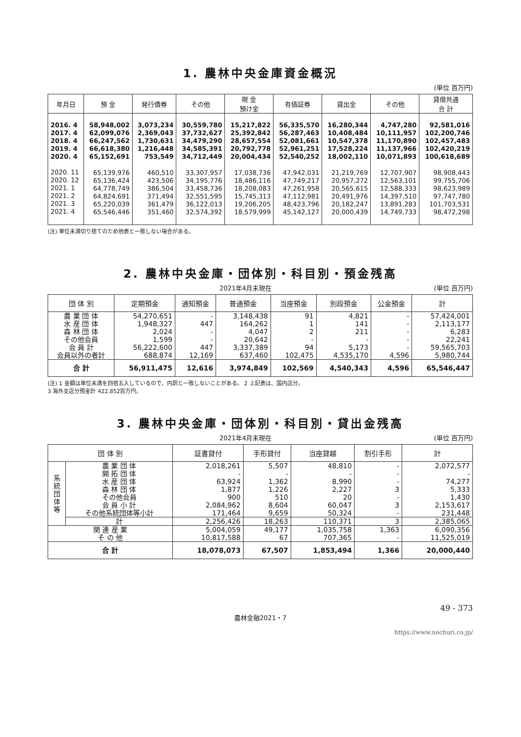1. 農林中央金庫資金概況
(単位 百万円)
| 年月日 | 預 金 | 発行債券 | その他 | 現 金 預け金 | 有価証券 | 貸出金 | その他 | 貸借共通 合 計 |
| --- | --- | --- | --- | --- | --- | --- | --- | --- |
| 2016. 4 2017. 4 2018. 4 2019. 4 2020. 4 | 58,948,002 62,099,076 66,247,562 66,618,380 65,152,691 | 3,073,234 2,369,043 1,730,631 1,216,448 753,549 | 30,559,780 37,732,627 34,479,290 34,585,391 34,712,449 | 15,217,822 25,392,842 28,657,554 20,792,778 20,004,434 | 56,335,570 56,287,463 52,081,661 52,961,251 52,540,252 | 16,280,344 10,408,484 10,547,378 17,528,224 18,002,110 | 4,747,280 10,111,957 11,170,890 11,137,966 10,071,893 | 92,581,016 102,200,746 102,457,483 102,420,219 100,618,689 |
| 2020. 11 2020. 12 2021. 1 2021. 2 2021. 3 2021. 4 | 65,139,976 65,136,424 64,778,749 64,824,691 65,220,039 65,546,446 | 460,510 423,506 386,504 371,494 361,479 351,460 | 33,307,957 34,195,776 33,458,736 32,551,595 36,122,013 32,574,392 | 17,038,736 18,486,116 18,208,083 15,745,313 19,206,205 18,579,999 | 47,942,031 47,749,217 47,261,958 47,112,981 48,423,796 45,142,127 | 21,219,769 20,957,272 20,565,615 20,491,976 20,182,247 20,000,439 | 12,707,907 12,563,101 12,588,333 14,397,510 13,891,283 14,749,733 | 98,908,443 99,755,706 98,623,989 97,747,780 101,703,531 98,472,298 |
(注) 単位未満切り捨てのため他表と一致しない場合がある。
2. 農林中央金庫・団体別・科目別・預金残高
2021年4月末現在 (単位 百万円)
| 団 体 別 | 定期預金 | 通知預金 | 普通預金 | 当座預金 | 別段預金 | 公金預金 | 計 |
| --- | --- | --- | --- | --- | --- | --- | --- |
| 農 業 団 体 | 54,270,651 | - | 3,148,438 | 91 | 4,821 | - | 57,424,001 |
| 水 産 団 体 | 1,948,327 | 447 | 164,262 | 1 | 141 | - | 2,113,177 |
| 森 林 団 体 | 2,024 | - | 4,047 | 2 | 211 | - | 6,283 |
| その他会員 | 1,599 | - | 20,642 | - | - | - | 22,241 |
| 会 員 計 | 56,222,600 | 447 | 3,337,389 | 94 | 5,173 | - | 59,565,703 |
| 会員以外の者計 | 688,874 | 12,169 | 637,460 | 102,475 | 4,535,170 | 4,596 | 5,980,744 |
| 合 計 | 56,911,475 | 12,616 | 3,974,849 | 102,569 | 4,540,343 | 4,596 | 65,546,447 |
(注) 1 金額は単位未満を四捨五入しているので、内訳と一致しないことがある。 2 上記表は、国内店分。
3 海外支店分預金計 422,852百万円。
3. 農林中央金庫・団体別・科目別・貸出金残高
2021年4月末現在 (単位 百万円)
| 団 体 別 | | 証書貸付 | 手形貸付 | 当座貸越 | 割引手形 | 計 |
| --- | --- | --- | --- | --- | --- | --- |
| 系 統 団 体 等 | 農 業 団 体 | 2,018,261 | 5,507 | 48,810 | - | 2,072,577 |
| | 開 拓 団 体 | - | - | - | - | - |
| | 水 産 団 体 | 63,924 | 1,362 | 8,990 | - | 74,277 |
| | 森 林 団 体 | 1,877 | 1,226 | 2,227 | 3 | 5,333 |
| | その他会員 | 900 | 510 | 20 | - | 1,430 |
| | 会 員 小 計 | 2,084,962 | 8,604 | 60,047 | 3 | 2,153,617 |
| | その他系統団体等小計 | 171,464 | 9,659 | 50,324 | - | 231,448 |
| | 計 | 2,256,426 | 18,263 | 110,371 | 3 | 2,385,065 |
| 関 連 産 業 | | 5,004,059 | 49,177 | 1,035,758 | 1,363 | 6,090,356 |
| そ の 他 | | 10,817,588 | 67 | 707,365 | - | 11,525,019 |
| 合 計 | | 18,078,073 | 67,507 | 1,853,494 | 1,366 | 20,000,440 |
49 - 373
農林金融2021・7
https://www.nochuri.co.jp/